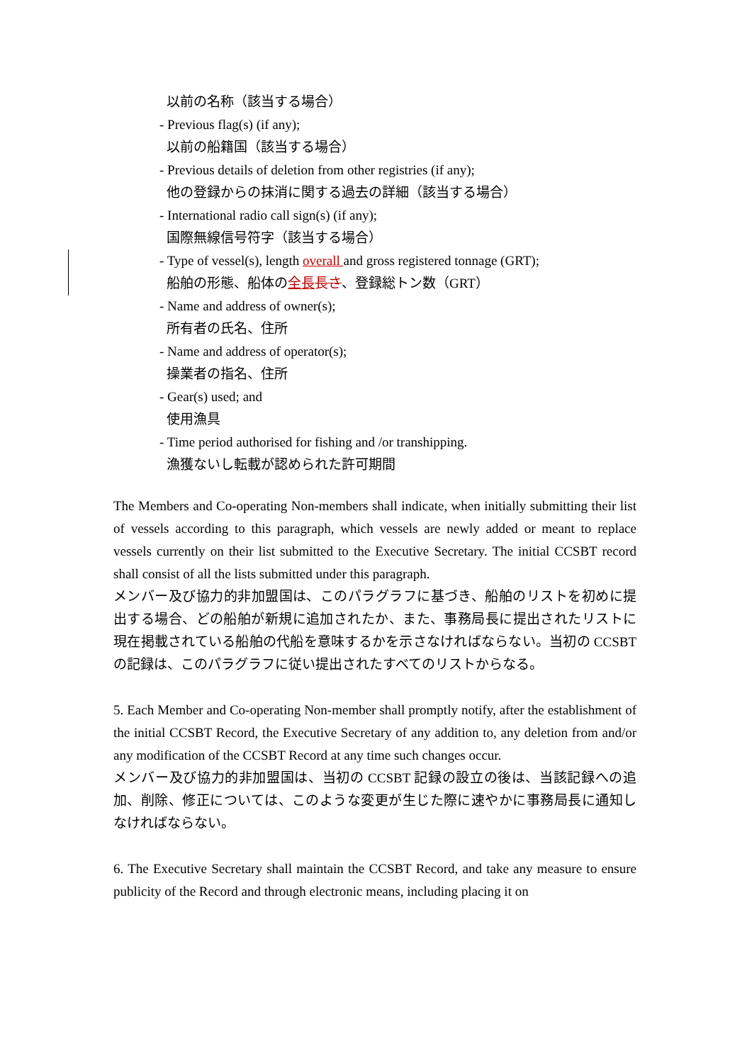以前の名称（該当する場合）
- Previous flag(s) (if any);
以前の船籍国（該当する場合）
- Previous details of deletion from other registries (if any);
他の登録からの抹消に関する過去の詳細（該当する場合）
- International radio call sign(s) (if any);
国際無線信号符字（該当する場合）
- Type of vessel(s), length overall and gross registered tonnage (GRT);
船舶の形態、船体の全長 長さ、登録総トン数（GRT）
- Name and address of owner(s);
所有者の氏名、住所
- Name and address of operator(s);
操業者の指名、住所
- Gear(s) used; and
使用漁具
- Time period authorised for fishing and /or transhipping.
漁獲ないし転載が認められた許可期間
The Members and Co-operating Non-members shall indicate, when initially submitting their list of vessels according to this paragraph, which vessels are newly added or meant to replace vessels currently on their list submitted to the Executive Secretary. The initial CCSBT record shall consist of all the lists submitted under this paragraph.
メンバー及び協力的非加盟国は、このパラグラフに基づき、船舶のリストを初めに提出する場合、どの船舶が新規に追加されたか、また、事務局長に提出されたリストに現在掲載されている船舶の代船を意味するかを示さなければならない。当初の CCSBT の記録は、このパラグラフに従い提出されたすべてのリストからなる。
5. Each Member and Co-operating Non-member shall promptly notify, after the establishment of the initial CCSBT Record, the Executive Secretary of any addition to, any deletion from and/or any modification of the CCSBT Record at any time such changes occur.
メンバー及び協力的非加盟国は、当初の CCSBT 記録の設立の後は、当該記録への追加、削除、修正については、このような変更が生じた際に速やかに事務局長に通知しなければならない。
6. The Executive Secretary shall maintain the CCSBT Record, and take any measure to ensure publicity of the Record and through electronic means, including placing it on